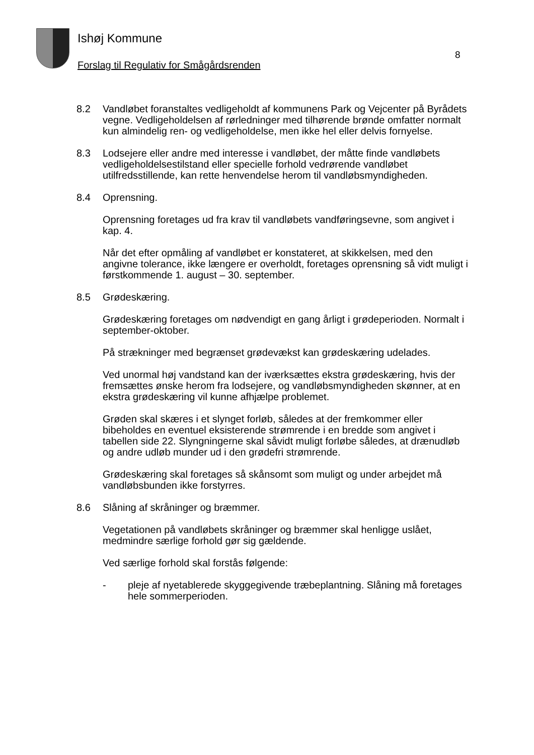Ishøj Kommune
8
Forslag til Regulativ for Smågårdsrenden
8.2 Vandløbet foranstaltes vedligeholdt af kommunens Park og Vejcenter på Byrådets vegne. Vedligeholdelsen af rørledninger med tilhørende brønde omfatter normalt kun almindelig ren- og vedligeholdelse, men ikke hel eller delvis fornyelse.
8.3 Lodsejere eller andre med interesse i vandløbet, der måtte finde vandløbets vedligeholdelsestilstand eller specielle forhold vedrørende vandløbet utilfredsstillende, kan rette henvendelse herom til vandløbsmyndigheden.
8.4 Oprensning.
Oprensning foretages ud fra krav til vandløbets vandføringsevne, som angivet i kap. 4.
Når det efter opmåling af vandløbet er konstateret, at skikkelsen, med den angivne tolerance, ikke længere er overholdt, foretages oprensning så vidt muligt i førstkommende 1. august – 30. september.
8.5 Grødeskæring.
Grødeskæring foretages om nødvendigt en gang årligt i grødeperioden. Normalt i september-oktober.
På strækninger med begrænset grødevækst kan grødeskæring udelades.
Ved unormal høj vandstand kan der iværksættes ekstra grødeskæring, hvis der fremsættes ønske herom fra lodsejere, og vandløbsmyndigheden skønner, at en ekstra grødeskæring vil kunne afhjælpe problemet.
Grøden skal skæres i et slynget forløb, således at der fremkommer eller bibeholdes en eventuel eksisterende strømrende i en bredde som angivet i tabellen side 22. Slyngningerne skal såvidt muligt forløbe således, at drænudløb og andre udløb munder ud i den grødefri strømrende.
Grødeskæring skal foretages så skånsomt som muligt og under arbejdet må vandløbsbunden ikke forstyrres.
8.6 Slåning af skråninger og bræmmer.
Vegetationen på vandløbets skråninger og bræmmer skal henligge uslået, medmindre særlige forhold gør sig gældende.
Ved særlige forhold skal forstås følgende:
- pleje af nyetablerede skyggegivende træbeplantning. Slåning må foretages hele sommerperioden.